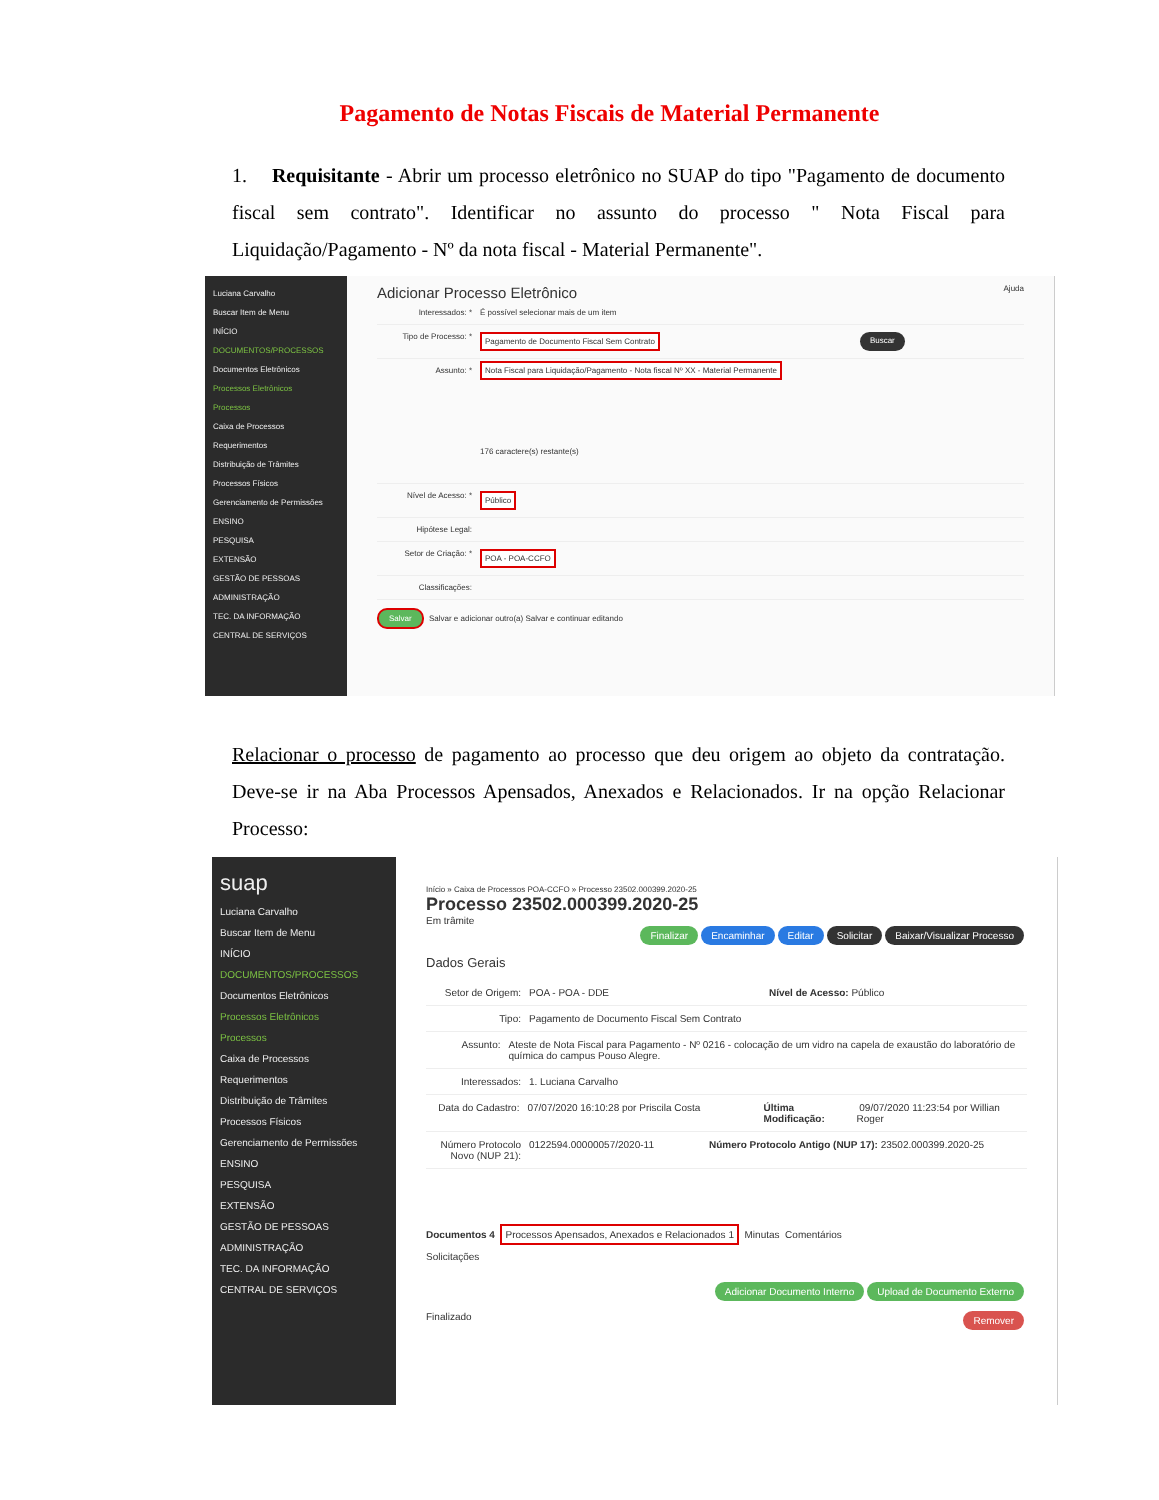Pagamento de Notas Fiscais de Material Permanente
1. Requisitante - Abrir um processo eletrônico no SUAP do tipo "Pagamento de documento fiscal sem contrato". Identificar no assunto do processo " Nota Fiscal para Liquidação/Pagamento - Nº da nota fiscal - Material Permanente".
Luciana Carvalho
Buscar Item de Menu
INÍCIO
DOCUMENTOS/PROCESSOS
Documentos Eletrônicos
Processos Eletrônicos
Processos
Caixa de Processos
Requerimentos
Distribuição de Trâmites
Processos Físicos
Gerenciamento de Permissões
ENSINO
PESQUISA
EXTENSÃO
GESTÃO DE PESSOAS
ADMINISTRAÇÃO
TEC. DA INFORMAÇÃO
CENTRAL DE SERVIÇOS
Adicionar Processo Eletrônico Ajuda
Interessados: * É possível selecionar mais de um item
Tipo de Processo: * Pagamento de Documento Fiscal Sem Contrato Buscar
Assunto: * Nota Fiscal para Liquidação/Pagamento - Nota fiscal Nº XX - Material Permanente
176 caractere(s) restante(s)
Nível de Acesso: * Público
Hipótese Legal:
Setor de Criação: * POA - POA-CCFO
Classificações:
Salvar Salvar e adicionar outro(a) Salvar e continuar editando
Relacionar o processo de pagamento ao processo que deu origem ao objeto da contratação. Deve-se ir na Aba Processos Apensados, Anexados e Relacionados. Ir na opção Relacionar Processo:
suap
Luciana Carvalho
Buscar Item de Menu
INÍCIO
DOCUMENTOS/PROCESSOS
Documentos Eletrônicos
Processos Eletrônicos
Processos
Caixa de Processos
Requerimentos
Distribuição de Trâmites
Processos Físicos
Gerenciamento de Permissões
ENSINO
PESQUISA
EXTENSÃO
GESTÃO DE PESSOAS
ADMINISTRAÇÃO
TEC. DA INFORMAÇÃO
CENTRAL DE SERVIÇOS
Início » Caixa de Processos POA-CCFO » Processo 23502.000399.2020-25
Processo 23502.000399.2020-25
Em trâmite
Finalizar Encaminhar Editar Solicitar Baixar/Visualizar Processo
Dados Gerais
Setor de Origem: POA - POA - DDE Nível de Acesso: Público
Tipo: Pagamento de Documento Fiscal Sem Contrato
Assunto: Ateste de Nota Fiscal para Pagamento - Nº 0216 - colocação de um vidro na capela de exaustão do laboratório de química do campus Pouso Alegre.
Interessados: 1. Luciana Carvalho
Data do Cadastro: 07/07/2020 16:10:28 por Priscila Costa Última Modificação: 09/07/2020 11:23:54 por Willian Roger
Número Protocolo Novo (NUP 21): 0122594.00000057/2020-11 Número Protocolo Antigo (NUP 17): 23502.000399.2020-25
Documentos 4 Processos Apensados, Anexados e Relacionados 1 Minutas Comentários
Solicitações
Adicionar Documento Interno Upload de Documento Externo
Finalizado Remover